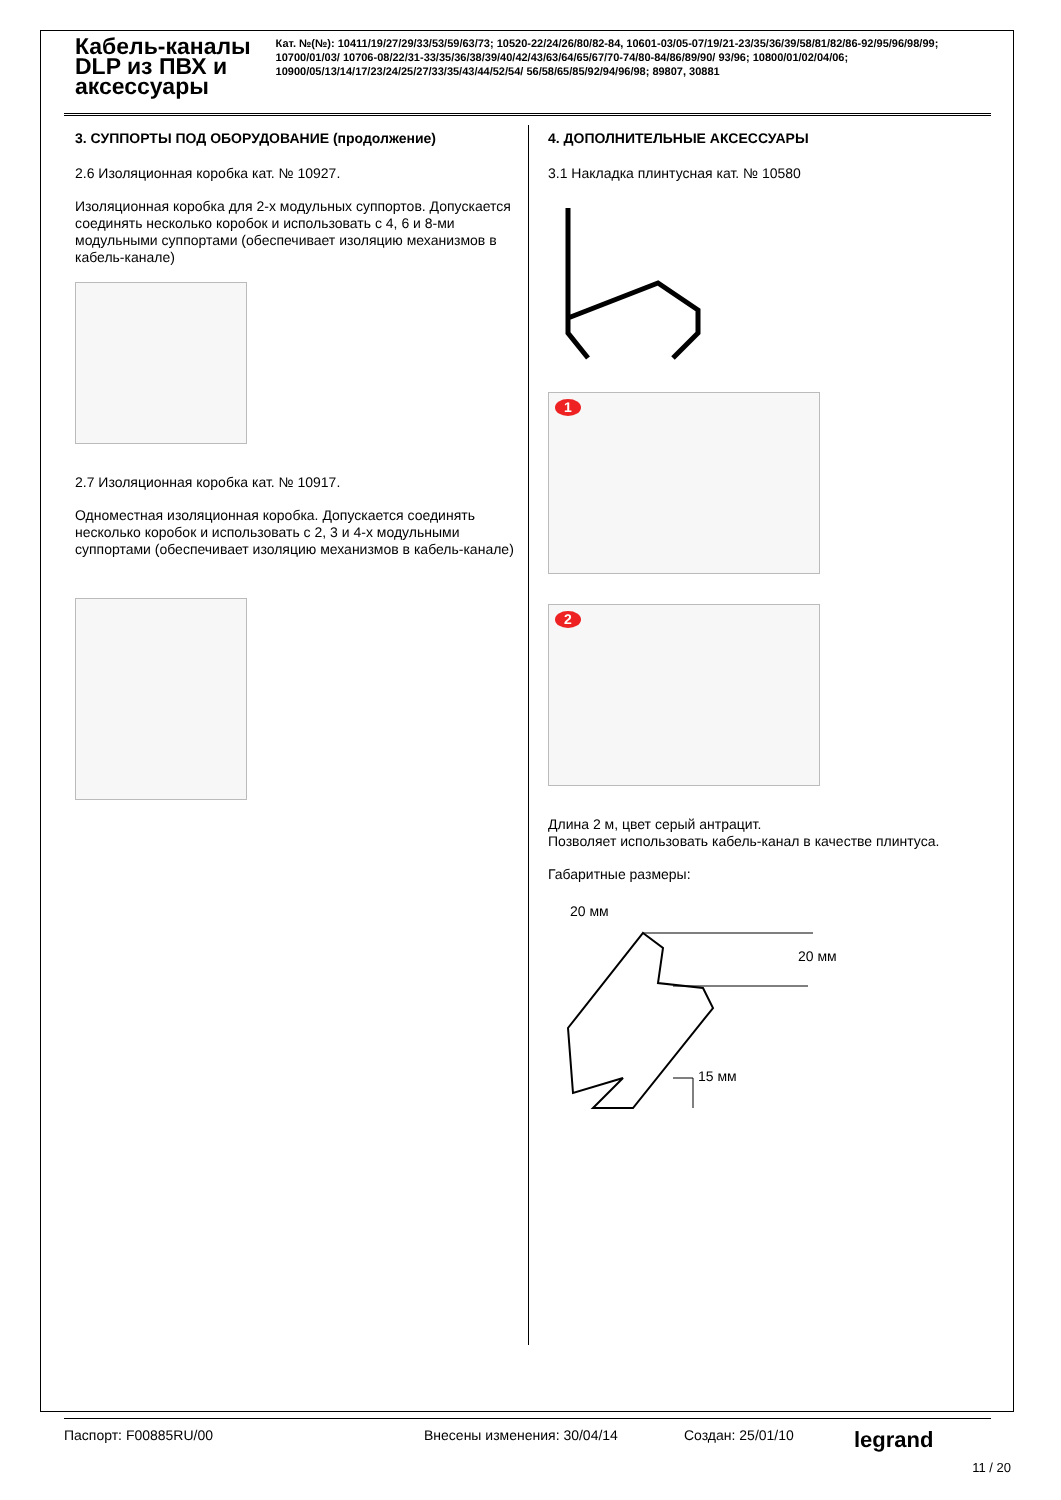Кабель-каналы DLP из ПВХ и аксессуары
Кат. №(№): 10411/19/27/29/33/53/59/63/73; 10520-22/24/26/80/82-84, 10601-03/05-07/19/21-23/35/36/39/58/81/82/86-92/95/96/98/99; 10700/01/03/ 10706-08/22/31-33/35/36/38/39/40/42/43/63/64/65/67/70-74/80-84/86/89/90/ 93/96; 10800/01/02/04/06; 10900/05/13/14/17/23/24/25/27/33/35/43/44/52/54/ 56/58/65/85/92/94/96/98; 89807, 30881
3. СУППОРТЫ ПОД ОБОРУДОВАНИЕ (продолжение)
2.6 Изоляционная коробка кат. № 10927.
Изоляционная коробка для 2-х модульных суппортов. Допускается соединять несколько коробок и использовать с 4, 6 и 8-ми модульными суппортами (обеспечивает изоляцию механизмов в кабель-канале)
2.7 Изоляционная коробка кат. № 10917.
Одноместная изоляционная коробка. Допускается соединять несколько коробок и использовать с 2, 3 и 4-х модульными суппортами (обеспечивает изоляцию механизмов в кабель-канале)
4. ДОПОЛНИТЕЛЬНЫЕ АКСЕССУАРЫ
3.1 Накладка плинтусная кат. № 10580
1
2
Длина 2 м, цвет серый антрацит.
Позволяет использовать кабель-канал в качестве плинтуса.
Габаритные размеры:
20 мм
20 мм
15 мм
Паспорт: F00885RU/00 Внесены изменения: 30/04/14 Создан: 25/01/10 legrand
11 / 20